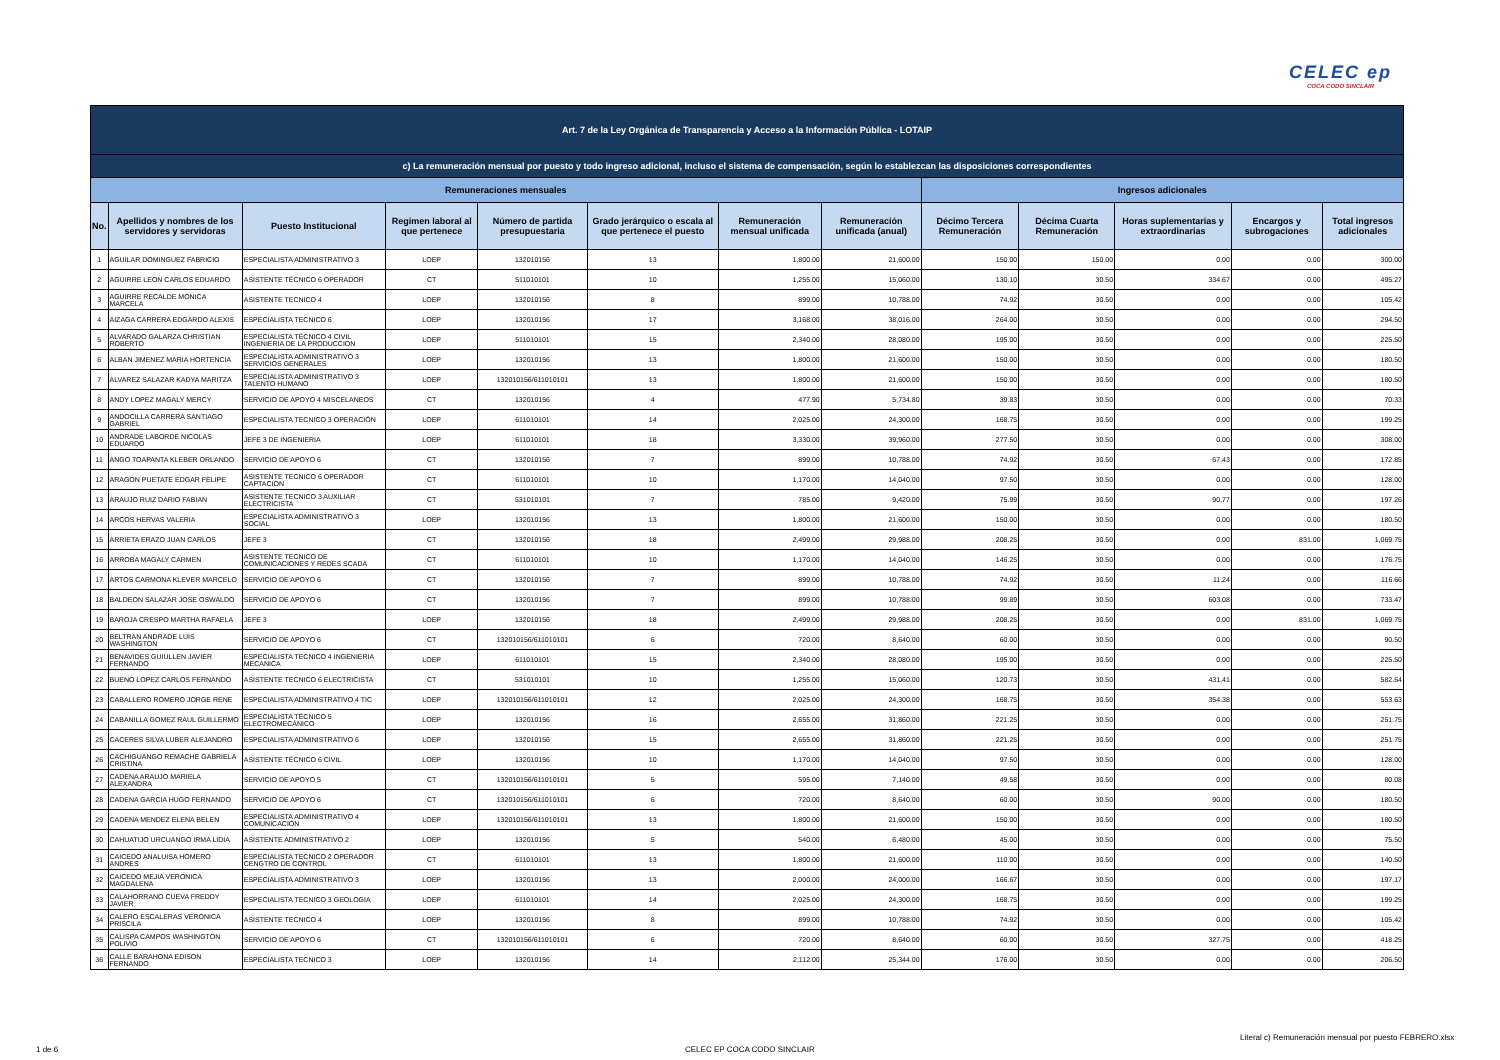CELEC ep
COCA CODO SINCLAIR
| Art. 7 de la Ley Orgánica de Transparencia y Acceso a la Información Pública - LOTAIP | | | | | | | | | | | | |
| c) La remuneración mensual por puesto y todo ingreso adicional, incluso el sistema de compensación, según lo establezcan las disposiciones correspondientes | | | | | | | | | | | | |
| Remuneraciones mensuales | | | | | | | | Ingresos adicionales | | | | |
| No. | Apellidos y nombres de los servidores y servidoras | Puesto Institucional | Regimen laboral al que pertenece | Número de partida presupuestaria | Grado jerárquico o escala al que pertenece el puesto | Remuneración mensual unificada | Remuneración unificada (anual) | Décimo Tercera Remuneración | Décima Cuarta Remuneración | Horas suplementarias y extraordinarias | Encargos y subrogaciones | Total ingresos adicionales |
| 1 | AGUILAR DOMINGUEZ FABRICIO | ESPECIALISTA ADMINISTRATIVO 3 | LOEP | 132010156 | 13 | 1,800.00 | 21,600.00 | 150.00 | 150.00 | 0.00 | 0.00 | 300.00 |
| 2 | AGUIRRE LEON CARLOS EDUARDO | ASISTENTE TÉCNICO 6 OPERADOR | CT | 511010101 | 10 | 1,255.00 | 15,060.00 | 130.10 | 30.50 | 334.67 | 0.00 | 495.27 |
| 3 | AGUIRRE RECALDE MONICA MARCELA | ASISTENTE TECNICO 4 | LOEP | 132010156 | 8 | 899.00 | 10,788.00 | 74.92 | 30.50 | 0.00 | 0.00 | 105.42 |
| 4 | AIZAGA CARRERA EDGARDO ALEXIS | ESPECIALISTA TECNICO 6 | LOEP | 132010156 | 17 | 3,168.00 | 38,016.00 | 264.00 | 30.50 | 0.00 | 0.00 | 294.50 |
| 5 | ALVARADO GALARZA CHRISTIAN ROBERTO | ESPECIALISTA TÉCNICO 4 CIVIL INGENIERIA DE LA PRODUCCION | LOEP | 511010101 | 15 | 2,340.00 | 28,080.00 | 195.00 | 30.50 | 0.00 | 0.00 | 225.50 |
| 6 | ALBAN JIMENEZ MARIA HORTENCIA | ESPECIALISTA ADMINISTRATIVO 3 SERVICIOS GENERALES | LOEP | 132010156 | 13 | 1,800.00 | 21,600.00 | 150.00 | 30.50 | 0.00 | 0.00 | 180.50 |
| 7 | ALVAREZ SALAZAR KADYA MARITZA | ESPECIALISTA ADMINISTRATIVO 3 TALENTO HUMANO | LOEP | 132010156/611010101 | 13 | 1,800.00 | 21,600.00 | 150.00 | 30.50 | 0.00 | 0.00 | 180.50 |
| 8 | ANDY LOPEZ MAGALY MERCY | SERVICIO DE APOYO 4 MISCELANEOS | CT | 132010156 | 4 | 477.90 | 5,734.80 | 39.83 | 30.50 | 0.00 | 0.00 | 70.33 |
| 9 | ANDOCILLA CARRERA SANTIAGO GABRIEL | ESPECIALISTA TECNICO 3 OPERACIÓN | LOEP | 611010101 | 14 | 2,025.00 | 24,300.00 | 168.75 | 30.50 | 0.00 | 0.00 | 199.25 |
| 10 | ANDRADE LABORDE NICOLAS EDUARDO | JEFE 3 DE INGENIERIA | LOEP | 611010101 | 18 | 3,330.00 | 39,960.00 | 277.50 | 30.50 | 0.00 | 0.00 | 308.00 |
| 11 | ANGO TOAPANTA KLEBER ORLANDO | SERVICIO DE APOYO 6 | CT | 132010156 | 7 | 899.00 | 10,788.00 | 74.92 | 30.50 | 67.43 | 0.00 | 172.85 |
| 12 | ARAGON PUETATE EDGAR FELIPE | ASISTENTE TECNICO 6 OPERADOR CAPTACION | CT | 611010101 | 10 | 1,170.00 | 14,040.00 | 97.50 | 30.50 | 0.00 | 0.00 | 128.00 |
| 13 | ARAUJO RUIZ DARIO FABIAN | ASISTENTE TECNICO 3 AUXILIAR ELECTRICISTA | CT | 531010101 | 7 | 785.00 | 9,420.00 | 75.99 | 30.50 | 90.77 | 0.00 | 197.26 |
| 14 | ARCOS HERVAS VALERIA | ESPECIALISTA ADMINISTRATIVO 3 SOCIAL | LOEP | 132010156 | 13 | 1,800.00 | 21,600.00 | 150.00 | 30.50 | 0.00 | 0.00 | 180.50 |
| 15 | ARRIETA ERAZO JUAN CARLOS | JEFE 3 | CT | 132010156 | 18 | 2,499.00 | 29,988.00 | 208.25 | 30.50 | 0.00 | 831.00 | 1,069.75 |
| 16 | ARROBA MAGALY CARMEN | ASISTENTE TECNICO DE COMUNICACIONES Y REDES SCADA | CT | 611010101 | 10 | 1,170.00 | 14,040.00 | 146.25 | 30.50 | 0.00 | 0.00 | 176.75 |
| 17 | ARTOS CARMONA KLEVER MARCELO | SERVICIO DE APOYO 6 | CT | 132010156 | 7 | 899.00 | 10,788.00 | 74.92 | 30.50 | 11.24 | 0.00 | 116.66 |
| 18 | BALDEON SALAZAR JOSE OSWALDO | SERVICIO DE APOYO 6 | CT | 132010156 | 7 | 899.00 | 10,788.00 | 99.89 | 30.50 | 603.08 | 0.00 | 733.47 |
| 19 | BAROJA CRESPO MARTHA RAFAELA | JEFE 3 | LOEP | 132010156 | 18 | 2,499.00 | 29,988.00 | 208.25 | 30.50 | 0.00 | 831.00 | 1,069.75 |
| 20 | BELTRAN ANDRADE LUIS WASHINGTON | SERVICIO DE APOYO 6 | CT | 132010156/611010101 | 6 | 720.00 | 8,640.00 | 60.00 | 30.50 | 0.00 | 0.00 | 90.50 |
| 21 | BENAVIDES GUIULLEN JAVIER FERNANDO | ESPECIALISTA TECNICO 4 INGENIERIA MECANICA | LOEP | 611010101 | 15 | 2,340.00 | 28,080.00 | 195.00 | 30.50 | 0.00 | 0.00 | 225.50 |
| 22 | BUENO LOPEZ CARLOS FERNANDO | ASISTENTE TECNICO 6 ELECTRICISTA | CT | 531010101 | 10 | 1,255.00 | 15,060.00 | 120.73 | 30.50 | 431.41 | 0.00 | 582.64 |
| 23 | CABALLERO ROMERO JORGE RENE | ESPECIALISTA ADMINISTRATIVO 4 TIC | LOEP | 132010156/611010101 | 12 | 2,025.00 | 24,300.00 | 168.75 | 30.50 | 354.38 | 0.00 | 553.63 |
| 24 | CABANILLA GOMEZ RAUL GUILLERMO | ESPECIALISTA TÉCNICO 5 ELECTROMECÁNICO | LOEP | 132010156 | 16 | 2,655.00 | 31,860.00 | 221.25 | 30.50 | 0.00 | 0.00 | 251.75 |
| 25 | CACERES SILVA LUBER ALEJANDRO | ESPECIALISTA ADMINISTRATIVO 6 | LOEP | 132010156 | 15 | 2,655.00 | 31,860.00 | 221.25 | 30.50 | 0.00 | 0.00 | 251.75 |
| 26 | CACHIGUANGO REMACHE GABRIELA CRISTINA | ASISTENTE TÉCNICO 6 CIVIL | LOEP | 132010156 | 10 | 1,170.00 | 14,040.00 | 97.50 | 30.50 | 0.00 | 0.00 | 128.00 |
| 27 | CADENA ARAUJO MARIELA ALEXANDRA | SERVICIO DE APOYO 5 | CT | 132010156/611010101 | 5 | 595.00 | 7,140.00 | 49.58 | 30.50 | 0.00 | 0.00 | 80.08 |
| 28 | CADENA GARCIA HUGO FERNANDO | SERVICIO DE APOYO 6 | CT | 132010156/611010101 | 6 | 720.00 | 8,640.00 | 60.00 | 30.50 | 90.00 | 0.00 | 180.50 |
| 29 | CADENA MENDEZ ELENA BELEN | ESPECIALISTA ADMINISTRATIVO 4 COMUNICACIÓN | LOEP | 132010156/611010101 | 13 | 1,800.00 | 21,600.00 | 150.00 | 30.50 | 0.00 | 0.00 | 180.50 |
| 30 | CAHUATIJO URCUANGO IRMA LIDIA | ASISTENTE ADMINISTRATIVO 2 | LOEP | 132010156 | 5 | 540.00 | 6,480.00 | 45.00 | 30.50 | 0.00 | 0.00 | 75.50 |
| 31 | CAICEDO ANALUISA HOMERO ANDRES | ESPECIALISTA TECNICO 2 OPERADOR CENGTRO DE CONTROL | CT | 611010101 | 13 | 1,800.00 | 21,600.00 | 110.00 | 30.50 | 0.00 | 0.00 | 140.50 |
| 32 | CAICEDO MEJIA VERONICA MAGDALENA | ESPECIALISTA ADMINISTRATIVO 3 | LOEP | 132010156 | 13 | 2,000.00 | 24,000.00 | 166.67 | 30.50 | 0.00 | 0.00 | 197.17 |
| 33 | CALAHORRANO CUEVA FREDDY JAVIER | ESPECIALISTA TECNICO 3 GEOLOGIA | LOEP | 611010101 | 14 | 2,025.00 | 24,300.00 | 168.75 | 30.50 | 0.00 | 0.00 | 199.25 |
| 34 | CALERO ESCALERAS VERONICA PRISCILA | ASISTENTE TECNICO 4 | LOEP | 132010156 | 8 | 899.00 | 10,788.00 | 74.92 | 30.50 | 0.00 | 0.00 | 105.42 |
| 35 | CALISPA CAMPOS WASHINGTON POLIVIO | SERVICIO DE APOYO 6 | CT | 132010156/611010101 | 6 | 720.00 | 8,640.00 | 60.00 | 30.50 | 327.75 | 0.00 | 418.25 |
| 36 | CALLE BARAHONA EDISON FERNANDO | ESPECIALISTA TECNICO 3 | LOEP | 132010156 | 14 | 2,112.00 | 25,344.00 | 176.00 | 30.50 | 0.00 | 0.00 | 206.50 |
Literal c) Remuneración mensual por puesto FEBRERO.xlsx
1 de 6 CELEC EP COCA CODO SINCLAIR